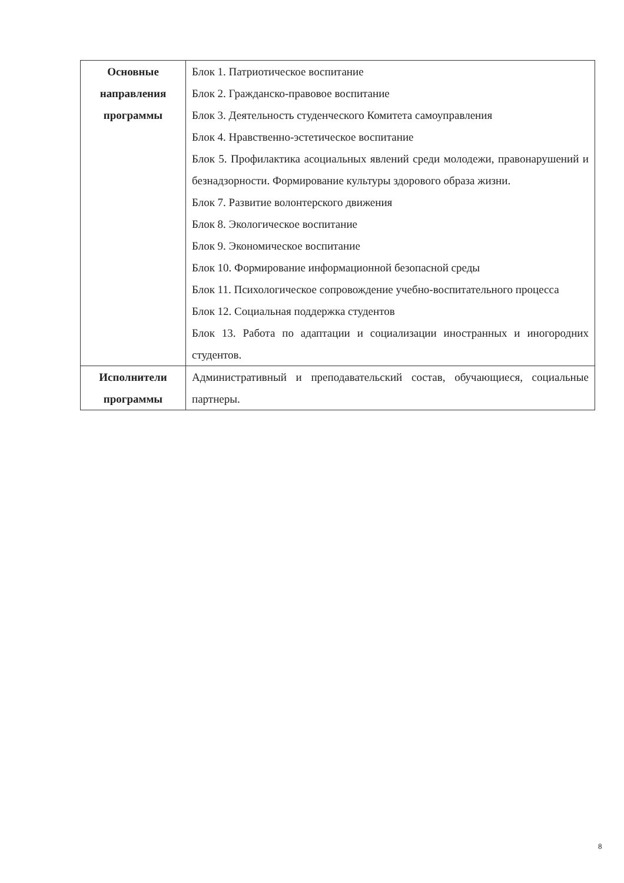| Основные направления программы | Блок 1. Патриотическое воспитание Блок 2. Гражданско-правовое воспитание Блок 3. Деятельность студенческого Комитета самоуправления Блок 4. Нравственно-эстетическое воспитание Блок 5. Профилактика асоциальных явлений среди молодежи, правонарушений и безнадзорности. Формирование культуры здорового образа жизни. Блок 7. Развитие волонтерского движения Блок 8. Экологическое воспитание Блок 9. Экономическое воспитание Блок 10. Формирование информационной безопасной среды Блок 11. Психологическое сопровождение учебно-воспитательного процесса Блок 12. Социальная поддержка студентов Блок 13. Работа по адаптации и социализации иностранных и иногородних студентов. |
| Исполнители программы | Административный и преподавательский состав, обучающиеся, социальные партнеры. |
8